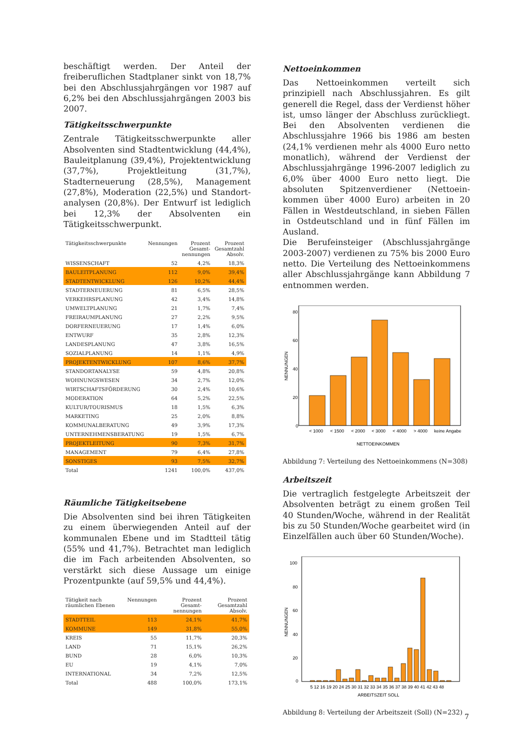beschäftigt werden. Der Anteil der freiberuflichen Stadtplaner sinkt von 18,7% bei den Abschluss­jahrgängen vor 1987 auf 6,2% bei den Abschluss­jahrgängen 2003 bis 2007.
Tätigkeitsschwerpunkte
Zentrale Tätigkeitsschwerpunkte aller Absolventen sind Stadtentwicklung (44,4%), Bauleitplanung (39,4%), Projektentwicklung (37,7%), Projektlei­tung (31,7%), Stadterneuerung (28,5%), Manage­ment (27,8%), Moderation (22,5%) und Standort­analysen (20,8%). Der Entwurf ist lediglich bei 12,3% der Absolventen ein Tätigkeitsschwerpunkt.
| Tätigkeitsschwerpunkte | Nennungen | Prozent Gesamt-nennungen | Prozent Gesamtzahl Absolv. |
| --- | --- | --- | --- |
| WISSENSCHAFT | 52 | 4,2% | 18,3% |
| BAULEITPLANUNG | 112 | 9,0% | 39,4% |
| STADTENTWICKLUNG | 126 | 10,2% | 44,4% |
| STADTERNEUERUNG | 81 | 6,5% | 28,5% |
| VERKEHRSPLANUNG | 42 | 3,4% | 14,8% |
| UMWELTPLANUNG | 21 | 1,7% | 7,4% |
| FREIRAUMPLANUNG | 27 | 2,2% | 9,5% |
| DORFERNEUERUNG | 17 | 1,4% | 6,0% |
| ENTWURF | 35 | 2,8% | 12,3% |
| LANDESPLANUNG | 47 | 3,8% | 16,5% |
| SOZIALPLANUNG | 14 | 1,1% | 4,9% |
| PROJEKTENTWICKLUNG | 107 | 8,6% | 37,7% |
| STANDORTANALYSE | 59 | 4,8% | 20,8% |
| WOHNUNGSWESEN | 34 | 2,7% | 12,0% |
| WIRTSCHAFTSFÖRDERUNG | 30 | 2,4% | 10,6% |
| MODERATION | 64 | 5,2% | 22,5% |
| KULTUR/TOURISMUS | 18 | 1,5% | 6,3% |
| MARKETING | 25 | 2,0% | 8,8% |
| KOMMUNALBERATUNG | 49 | 3,9% | 17,3% |
| UNTERNEHMENSBERATUNG | 19 | 1,5% | 6,7% |
| PROJEKTLEITUNG | 90 | 7,3% | 31,7% |
| MANAGEMENT | 79 | 6,4% | 27,8% |
| SONSTIGES | 93 | 7,5% | 32,7% |
| Total | 1241 | 100,0% | 437,0% |
Räumliche Tätigkeitsebene
Die Absolventen sind bei ihren Tätigkeiten zu einem überwiegenden Anteil auf der kommunalen Ebene und im Stadtteil tätig (55% und 41,7%). Betrachtet man lediglich die im Fach arbeitenden Absolventen, so verstärkt sich diese Aussage um einige Prozentpunkte (auf 59,5% und 44,4%).
| Tätigkeit nach räumlichen Ebenen | Nennungen | Prozent Gesamt-nennungen | Prozent Gesamtzahl Absolv. |
| --- | --- | --- | --- |
| STADTTEIL | 113 | 24,1% | 41,7% |
| KOMMUNE | 149 | 31,8% | 55,0% |
| KREIS | 55 | 11,7% | 20,3% |
| LAND | 71 | 15,1% | 26,2% |
| BUND | 28 | 6,0% | 10,3% |
| EU | 19 | 4,1% | 7,0% |
| INTERNATIONAL | 34 | 7,2% | 12,5% |
| Total | 488 | 100,0% | 173,1% |
Nettoeinkommen
Das Nettoeinkommen verteilt sich prinzipiell nach Abschlussjahren. Es gilt generell die Regel, dass der Verdienst höher ist, umso länger der Abschluss zurückliegt. Bei den Absolventen verdienen die Abschlussjahre 1966 bis 1986 am besten (24,1% verdienen mehr als 4000 Euro netto monatlich), während der Verdienst der Abschlussjahrgänge 1996-2007 lediglich zu 6,0% über 4000 Euro netto liegt. Die absoluten Spitzenverdiener (Nettoein­kommen über 4000 Euro) arbeiten in 20 Fällen in Westdeutschland, in sieben Fällen in Ostdeutsch­land und in fünf Fällen im Ausland.
Die Berufeinsteiger (Abschlussjahrgänge 2003-2007) verdienen zu 75% bis 2000 Euro netto. Die Verteilung des Nettoeinkommens aller Abschluss­jahrgänge kann Abbildung 7 entnommen werden.
80
60
40
20
0
NENNUNGEN
< 1000
< 1500
< 2000
< 3000
< 4000
> 4000
keine Angabe
NETTOEINKOMMEN
Abbildung 7: Verteilung des Nettoeinkommens (N=308)
Arbeitszeit
Die vertraglich festgelegte Arbeitszeit der Absol­venten beträgt zu einem großen Teil 40 Stunden/Woche, während in der Realität bis zu 50 Stunden/Woche gearbeitet wird (in Einzelfällen auch über 60 Stunden/Woche).
100
80
60
40
20
0
NENNUNGEN
5 12 16 19 20 24 25 30 31 32 33 34 35 36 37 38 39 40 41 42 43 48
ARBEITSZEIT SOLL
Abbildung 8: Verteilung der Arbeitszeit (Soll) (N=232)
7